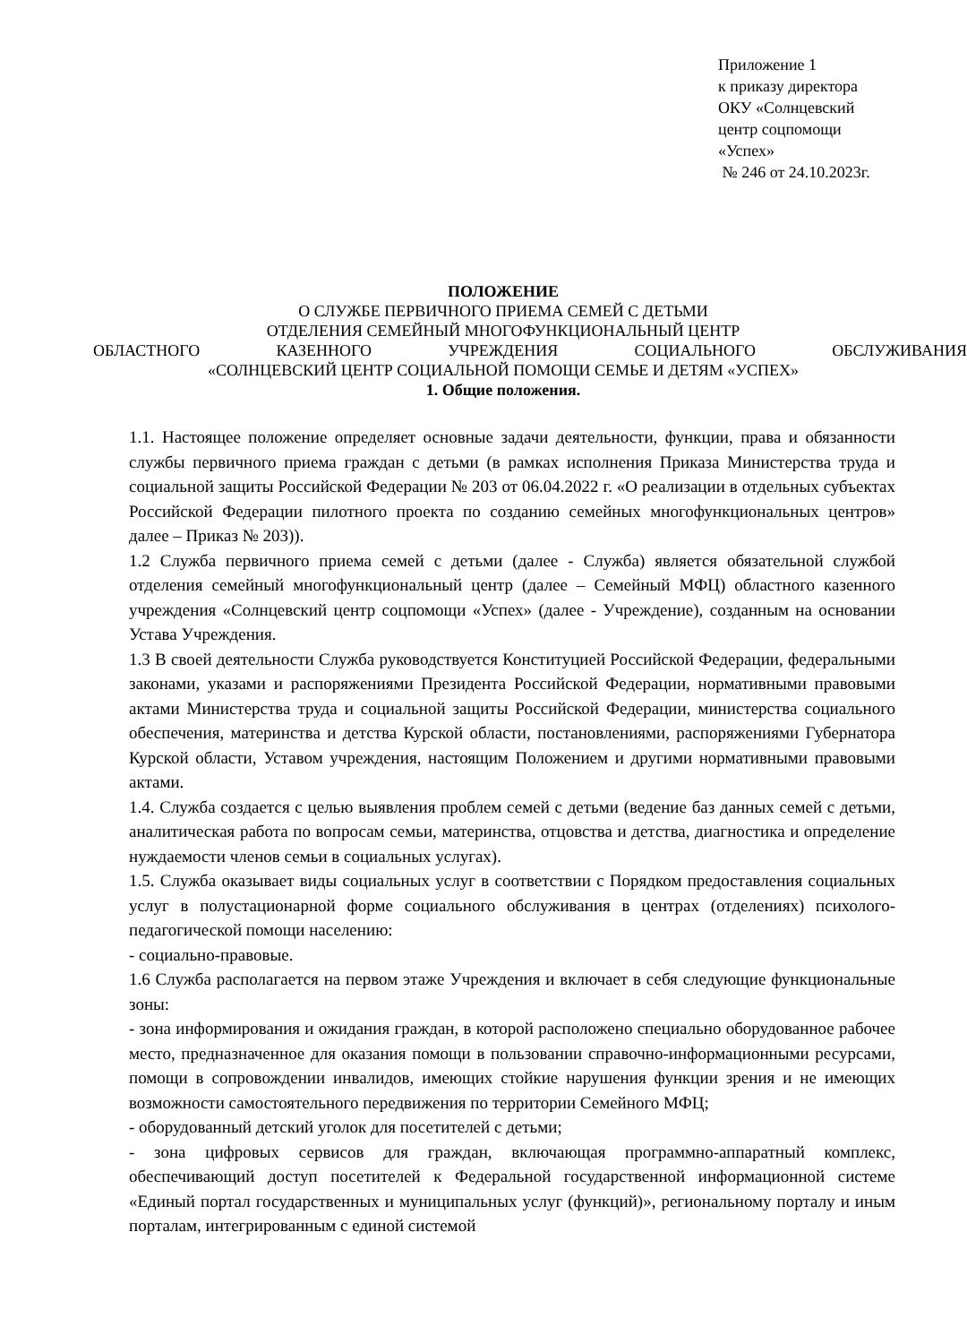Приложение 1
к приказу директора
ОКУ «Солнцевский
центр соцпомощи
«Успех»
№ 246 от 24.10.2023г.
ПОЛОЖЕНИЕ
О СЛУЖБЕ ПЕРВИЧНОГО ПРИЕМА СЕМЕЙ С ДЕТЬМИ
ОТДЕЛЕНИЯ СЕМЕЙНЫЙ МНОГОФУНКЦИОНАЛЬНЫЙ ЦЕНТР
ОБЛАСТНОГО КАЗЕННОГО УЧРЕЖДЕНИЯ СОЦИАЛЬНОГО ОБСЛУЖИВАНИЯ
«СОЛНЦЕВСКИЙ ЦЕНТР СОЦИАЛЬНОЙ ПОМОЩИ СЕМЬЕ И ДЕТЯМ «УСПЕХ»
1. Общие положения.
1.1. Настоящее положение определяет основные задачи деятельности, функции, права и обязанности службы первичного приема граждан с детьми (в рамках исполнения Приказа Министерства труда и социальной защиты Российской Федерации № 203 от 06.04.2022 г. «О реализации в отдельных субъектах Российской Федерации пилотного проекта по созданию семейных многофункциональных центров» далее – Приказ № 203)).
1.2 Служба первичного приема семей с детьми (далее - Служба) является обязательной службой отделения семейный многофункциональный центр (далее – Семейный МФЦ) областного казенного учреждения «Солнцевский центр соцпомощи «Успех» (далее - Учреждение), созданным на основании Устава Учреждения.
1.3 В своей деятельности Служба руководствуется Конституцией Российской Федерации, федеральными законами, указами и распоряжениями Президента Российской Федерации, нормативными правовыми актами Министерства труда и социальной защиты Российской Федерации, министерства социального обеспечения, материнства и детства Курской области, постановлениями, распоряжениями Губернатора Курской области, Уставом учреждения, настоящим Положением и другими нормативными правовыми актами.
1.4. Служба создается с целью выявления проблем семей с детьми (ведение баз данных семей с детьми, аналитическая работа по вопросам семьи, материнства, отцовства и детства, диагностика и определение нуждаемости членов семьи в социальных услугах).
1.5. Служба оказывает виды социальных услуг в соответствии с Порядком предоставления социальных услуг в полустационарной форме социального обслуживания в центрах (отделениях) психолого-педагогической помощи населению:
- социально-правовые.
1.6 Служба располагается на первом этаже Учреждения и включает в себя следующие функциональные зоны:
- зона информирования и ожидания граждан, в которой расположено специально оборудованное рабочее место, предназначенное для оказания помощи в пользовании справочно-информационными ресурсами, помощи в сопровождении инвалидов, имеющих стойкие нарушения функции зрения и не имеющих возможности самостоятельного передвижения по территории Семейного МФЦ;
- оборудованный детский уголок для посетителей с детьми;
- зона цифровых сервисов для граждан, включающая программно-аппаратный комплекс, обеспечивающий доступ посетителей к Федеральной государственной информационной системе «Единый портал государственных и муниципальных услуг (функций)», региональному порталу и иным порталам, интегрированным с единой системой